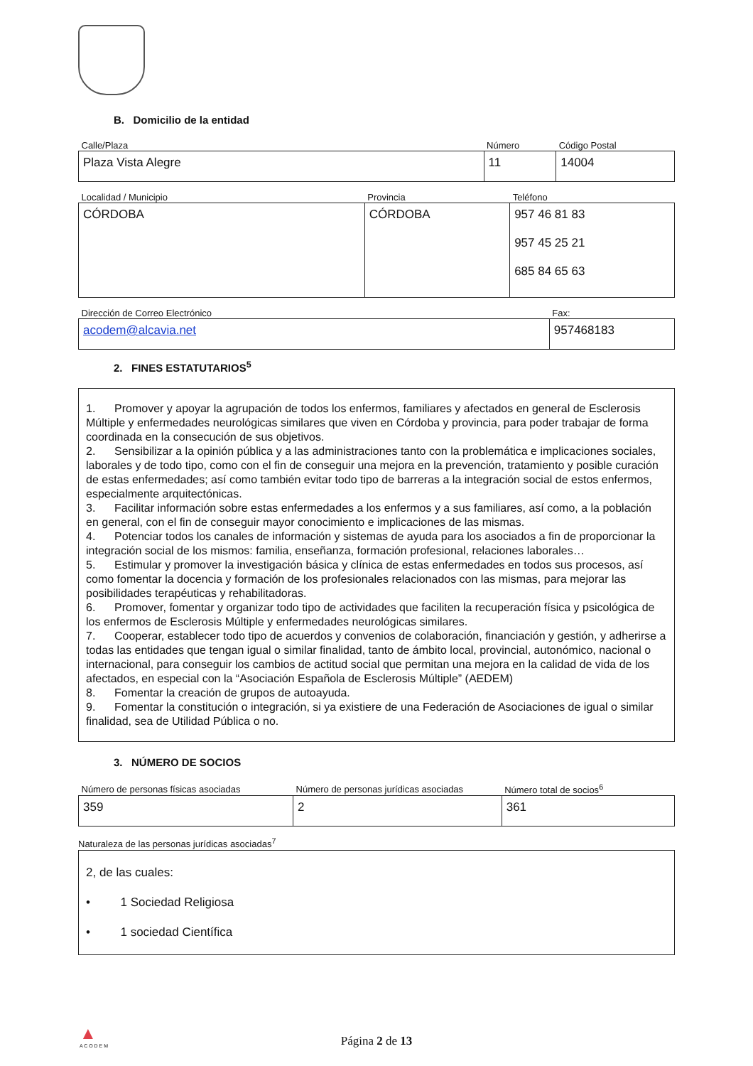B. Domicilio de la entidad
| Calle/Plaza | Número | Código Postal |
| --- | --- | --- |
| Plaza Vista Alegre | 11 | 14004 |
| Localidad / Municipio | Provincia | Teléfono |
| --- | --- | --- |
| CÓRDOBA | CÓRDOBA | 957 46 81 83 957 45 25 21 685 84 65 63 |
| Dirección de Correo Electrónico | Fax: |
| --- | --- |
| acodem@alcavia.net | 957468183 |
2. FINES ESTATUTARIOS<sup>5</sup>
1. Promover y apoyar la agrupación de todos los enfermos, familiares y afectados en general de Esclerosis Múltiple y enfermedades neurológicas similares que viven en Córdoba y provincia, para poder trabajar de forma coordinada en la consecución de sus objetivos.
2. Sensibilizar a la opinión pública y a las administraciones tanto con la problemática e implicaciones sociales, laborales y de todo tipo, como con el fin de conseguir una mejora en la prevención, tratamiento y posible curación de estas enfermedades; así como también evitar todo tipo de barreras a la integración social de estos enfermos, especialmente arquitectónicas.
3. Facilitar información sobre estas enfermedades a los enfermos y a sus familiares, así como, a la población en general, con el fin de conseguir mayor conocimiento e implicaciones de las mismas.
4. Potenciar todos los canales de información y sistemas de ayuda para los asociados a fin de proporcionar la integración social de los mismos: familia, enseñanza, formación profesional, relaciones laborales…
5. Estimular y promover la investigación básica y clínica de estas enfermedades en todos sus procesos, así como fomentar la docencia y formación de los profesionales relacionados con las mismas, para mejorar las posibilidades terapéuticas y rehabilitadoras.
6. Promover, fomentar y organizar todo tipo de actividades que faciliten la recuperación física y psicológica de los enfermos de Esclerosis Múltiple y enfermedades neurológicas similares.
7. Cooperar, establecer todo tipo de acuerdos y convenios de colaboración, financiación y gestión, y adherirse a todas las entidades que tengan igual o similar finalidad, tanto de ámbito local, provincial, autonómico, nacional o internacional, para conseguir los cambios de actitud social que permitan una mejora en la calidad de vida de los afectados, en especial con la “Asociación Española de Esclerosis Múltiple” (AEDEM)
8. Fomentar la creación de grupos de autoayuda.
9. Fomentar la constitución o integración, si ya existiere de una Federación de Asociaciones de igual o similar finalidad, sea de Utilidad Pública o no.
3. NÚMERO DE SOCIOS
| Número de personas físicas asociadas | Número de personas jurídicas asociadas | Número total de socios<sup>6</sup> |
| --- | --- | --- |
| 359 | 2 | 361 |
Naturaleza de las personas jurídicas asociadas<sup>7</sup>
2, de las cuales:
• 1 Sociedad Religiosa
• 1 sociedad Científica
▲
A C O D E M
Página 2 de 13